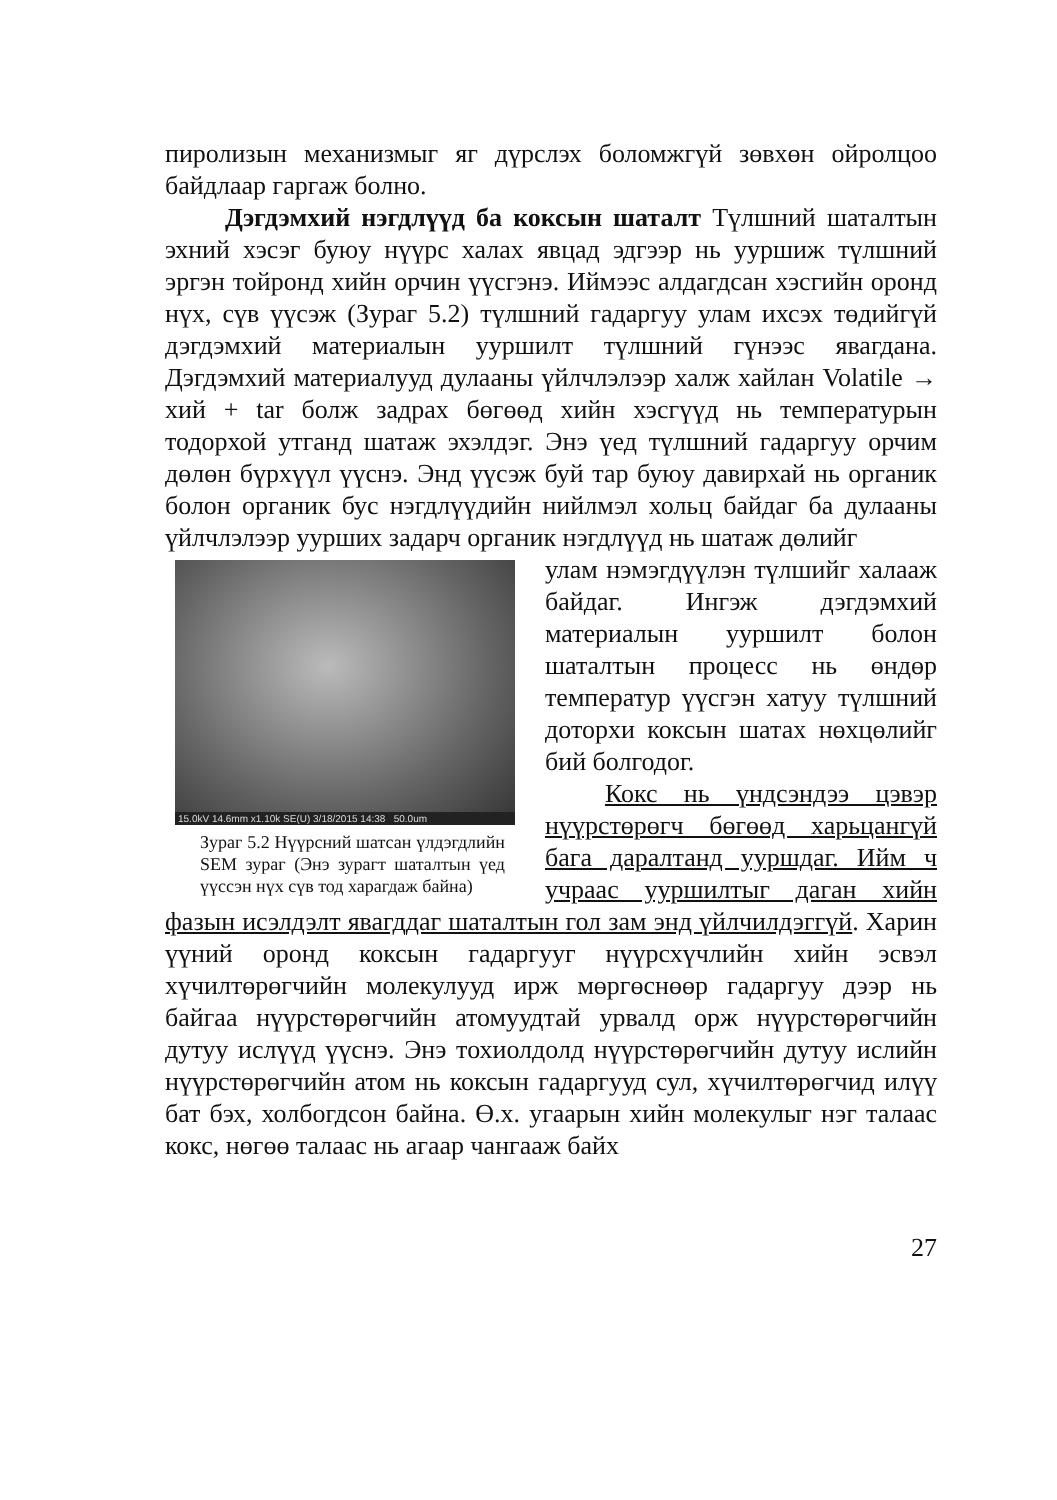пиролизын механизмыг яг дүрслэх боломжгүй зөвхөн ойролцоо байдлаар гаргаж болно.
Дэгдэмхий нэгдлүүд ба коксын шаталт Түлшний шаталтын эхний хэсэг буюу нүүрс халах явцад эдгээр нь ууршиж түлшний эргэн тойронд хийн орчин үүсгэнэ. Иймээс алдагдсан хэсгийн оронд нүх, сүв үүсэж (Зураг 5.2) түлшний гадаргуу улам ихсэх төдийгүй дэгдэмхий материалын ууршилт түлшний гүнээс явагдана. Дэгдэмхий материалууд дулааны үйлчлэлээр халж хайлан Volatile → хий + tar болж задрах бөгөөд хийн хэсгүүд нь температурын тодорхой утганд шатаж эхэлдэг. Энэ үед түлшний гадаргуу орчим дөлөн бүрхүүл үүснэ. Энд үүсэж буй тар буюу давирхай нь органик болон органик бус нэгдлүүдийн нийлмэл хольц байдаг ба дулааны үйлчлэлээр уурших задарч органик нэгдлүүд нь шатаж дөлийг
15.0kV 14.6mm x1.10k SE(U) 3/18/2015 14:38 50.0um
Зураг 5.2 Нүүрсний шатсан үлдэгдлийн SEM зураг (Энэ зурагт шаталтын үед үүссэн нүх сүв тод харагдаж байна)
улам нэмэгдүүлэн түлшийг халааж байдаг. Ингэж дэгдэмхий материалын ууршилт болон шаталтын процесс нь өндөр температур үүсгэн хатуу түлшний доторхи коксын шатах нөхцөлийг бий болгодог.
Кокс нь үндсэндээ цэвэр нүүрстөрөгч бөгөөд харьцангүй бага даралтанд ууршдаг. Ийм ч учраас ууршилтыг даган хийн фазын исэлдэлт явагддаг шаталтын гол зам энд үйлчилдэггүй. Харин үүний оронд коксын гадаргууг нүүрсхүчлийн хийн эсвэл хүчилтөрөгчийн молекулууд ирж мөргөснөөр гадаргуу дээр нь байгаа нүүрстөрөгчийн атомуудтай урвалд орж нүүрстөрөгчийн дутуу ислүүд үүснэ. Энэ тохиолдолд нүүрстөрөгчийн дутуу ислийн нүүрстөрөгчийн атом нь коксын гадаргууд сул, хүчилтөрөгчид илүү бат бэх, холбогдсон байна. Ө.х. угаарын хийн молекулыг нэг талаас кокс, нөгөө талаас нь агаар чангааж байх
27